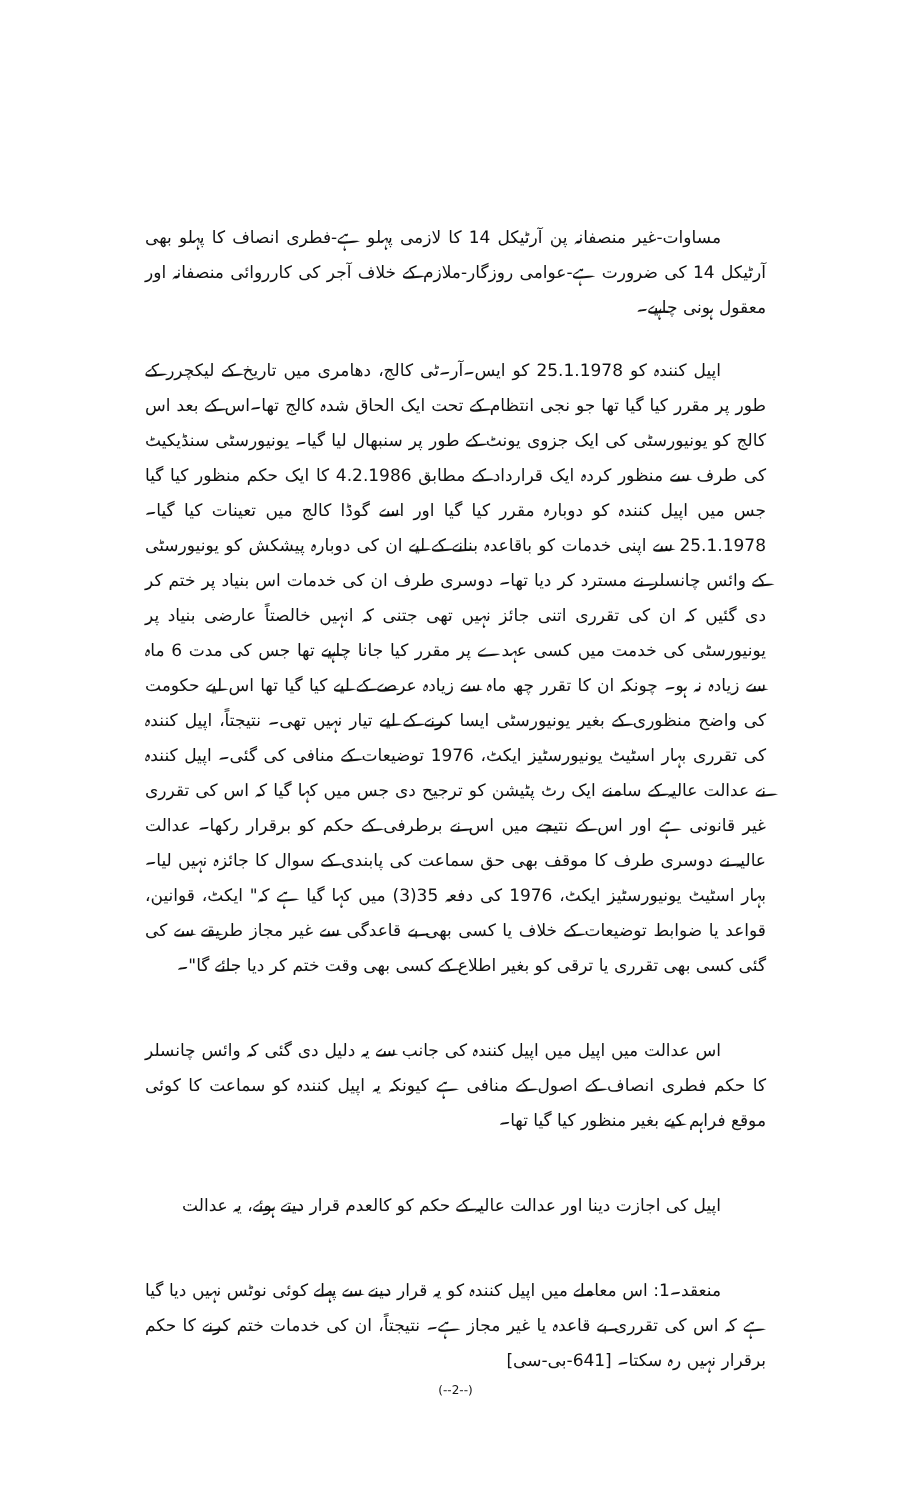مساوات-غیر منصفانہ پن آرٹیکل 14 کا لازمی پہلو ہے-فطری انصاف کا پہلو بھی آرٹیکل 14 کی ضرورت ہے-عوامی روزگار-ملازم کے خلاف آجر کی کارروائی منصفانہ اور معقول ہونی چاہیے۔
اپیل کنندہ کو 25.1.1978 کو ایس۔آر۔ٹی کالج، دھامری میں تاریخ کے لیکچرر کے طور پر مقرر کیا گیا تھا جو نجی انتظام کے تحت ایک الحاق شدہ کالج تھا۔اس کے بعد اس کالج کو یونیورسٹی کی ایک جزوی یونٹ کے طور پر سنبھال لیا گیا۔ یونیورسٹی سنڈیکیٹ کی طرف سے منظور کردہ ایک قرارداد کے مطابق 4.2.1986 کا ایک حکم منظور کیا گیا جس میں اپیل کنندہ کو دوبارہ مقرر کیا گیا اور اسے گوڈا کالج میں تعینات کیا گیا۔ 25.1.1978 سے اپنی خدمات کو باقاعدہ بنانے کے لیے ان کی دوبارہ پیشکش کو یونیورسٹی کے وائس چانسلر نے مسترد کر دیا تھا۔ دوسری طرف ان کی خدمات اس بنیاد پر ختم کر دی گئیں کہ ان کی تقرری اتنی جائز نہیں تھی جتنی کہ انہیں خالصتاً عارضی بنیاد پر یونیورسٹی کی خدمت میں کسی عہدے پر مقرر کیا جانا چاہیے تھا جس کی مدت 6 ماہ سے زیادہ نہ ہو۔ چونکہ ان کا تقرر چھ ماہ سے زیادہ عرصے کے لیے کیا گیا تھا اس لیے حکومت کی واضح منظوری کے بغیر یونیورسٹی ایسا کرنے کے لیے تیار نہیں تھی۔ نتیجتاً، اپیل کنندہ کی تقرری بہار اسٹیٹ یونیورسٹیز ایکٹ، 1976 توضیعات کے منافی کی گئی۔ اپیل کنندہ نے عدالت عالیہ کے سامنے ایک رٹ پٹیشن کو ترجیح دی جس میں کہا گیا کہ اس کی تقرری غیر قانونی ہے اور اس کے نتیجے میں اس نے برطرفی کے حکم کو برقرار رکھا۔ عدالت عالیہ نے دوسری طرف کا موقف بھی حق سماعت کی پابندی کے سوال کا جائزہ نہیں لیا۔ بہار اسٹیٹ یونیورسٹیز ایکٹ، 1976 کی دفعہ 35(3) میں کہا گیا ہے کہ" ایکٹ، قوانین، قواعد یا ضوابط توضیعات کے خلاف یا کسی بھی بے قاعدگی سے غیر مجاز طریقے سے کی گئی کسی بھی تقرری یا ترقی کو بغیر اطلاع کے کسی بھی وقت ختم کر دیا جائے گا"۔
اس عدالت میں اپیل میں اپیل کنندہ کی جانب سے یہ دلیل دی گئی کہ وائس چانسلر کا حکم فطری انصاف کے اصول کے منافی ہے کیونکہ یہ اپیل کنندہ کو سماعت کا کوئی موقع فراہم کیے بغیر منظور کیا گیا تھا۔
اپیل کی اجازت دینا اور عدالت عالیہ کے حکم کو کالعدم قرار دیتے ہوئے، یہ عدالت
منعقد۔1: اس معاملے میں اپیل کنندہ کو یہ قرار دینے سے پہلے کوئی نوٹس نہیں دیا گیا ہے کہ اس کی تقرری بے قاعدہ یا غیر مجاز ہے۔ نتیجتاً، ان کی خدمات ختم کرنے کا حکم برقرار نہیں رہ سکتا۔ [641-بی-سی]
(--2--)